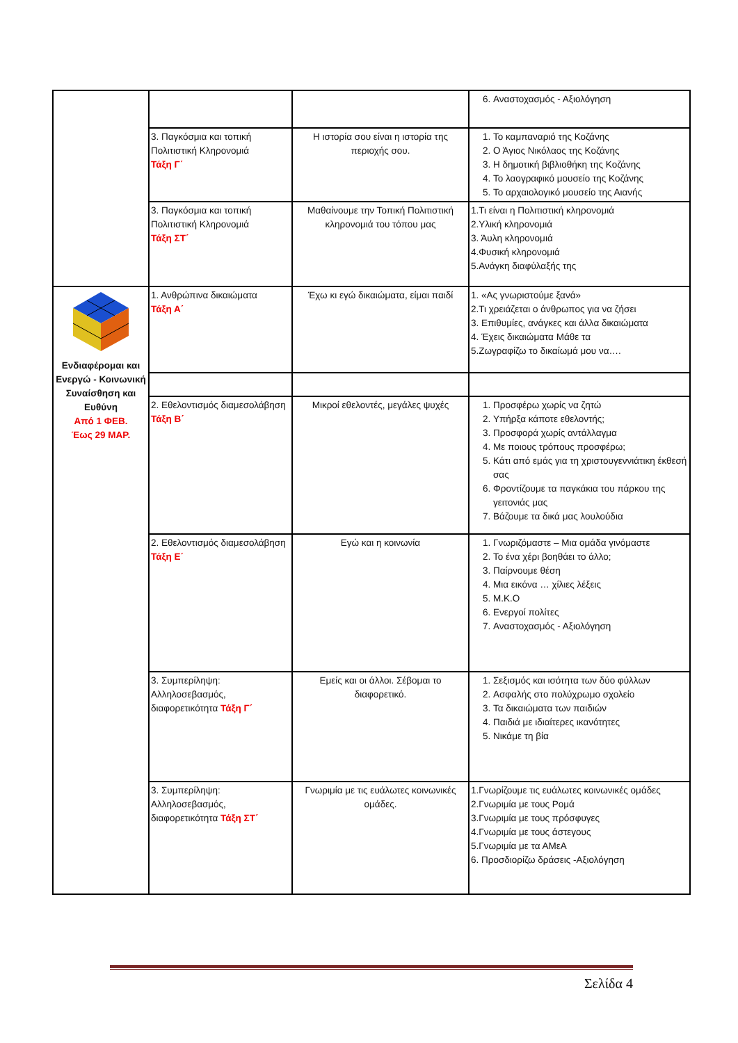| | | | 6. Αναστοχασμός - Αξιολόγηση |
| | 3. Παγκόσμια και τοπική Πολιτιστική Κληρονομιά Τάξη Γ΄ | Η ιστορία σου είναι η ιστορία της περιοχής σου. | 1. Το καμπαναριό της Κοζάνης 2. Ο Άγιος Νικόλαος της Κοζάνης 3. Η δημοτική βιβλιοθήκη της Κοζάνης 4. Το λαογραφικό μουσείο της Κοζάνης 5. Το αρχαιολογικό μουσείο της Αιανής |
| | 3. Παγκόσμια και τοπική Πολιτιστική Κληρονομιά Τάξη ΣΤ΄ | Μαθαίνουμε την Τοπική Πολιτιστική κληρονομιά του τόπου μας | 1.Τι είναι η Πολιτιστική κληρονομιά 2.Υλική κληρονομιά 3. Άυλη κληρονομιά 4.Φυσική κληρονομιά 5.Ανάγκη διαφύλαξής της |
| Ενδιαφέρομαι και Ενεργώ - Κοινωνική Συναίσθηση και Ευθύνη Από 1 ΦΕΒ. Έως 29 ΜΑΡ. | 1. Ανθρώπινα δικαιώματα Τάξη Α΄ | Έχω κι εγώ δικαιώματα, είμαι παιδί | 1. «Ας γνωριστούμε ξανά» 2.Τι χρειάζεται ο άνθρωπος για να ζήσει 3. Επιθυμίες, ανάγκες και άλλα δικαιώματα 4. Έχεις δικαιώματα Μάθε τα 5.Ζωγραφίζω το δικαίωμά μου να…. |
| | 2. Εθελοντισμός διαμεσολάβηση Τάξη Β΄ | Μικροί εθελοντές, μεγάλες ψυχές | 1. Προσφέρω χωρίς να ζητώ 2. Υπήρξα κάποτε εθελοντής; 3. Προσφορά χωρίς αντάλλαγμα 4. Με ποιους τρόπους προσφέρω; 5. Κάτι από εμάς για τη χριστουγεννιάτικη έκθεσή σας 6. Φροντίζουμε τα παγκάκια του πάρκου της γειτονιάς μας 7. Βάζουμε τα δικά μας λουλούδια |
| | 2. Εθελοντισμός διαμεσολάβηση Τάξη Ε΄ | Εγώ και η κοινωνία | 1. Γνωριζόμαστε – Μια ομάδα γινόμαστε 2. Το ένα χέρι βοηθάει το άλλο; 3. Παίρνουμε θέση 4. Μια εικόνα … χίλιες λέξεις 5. Μ.Κ.Ο 6. Ενεργοί πολίτες 7. Αναστοχασμός - Αξιολόγηση |
| | 3. Συμπερίληψη: Αλληλοσεβασμός, διαφορετικότητα Τάξη Γ΄ | Εμείς και οι άλλοι. Σέβομαι το διαφορετικό. | 1. Σεξισμός και ισότητα των δύο φύλλων 2. Ασφαλής στο πολύχρωμο σχολείο 3. Τα δικαιώματα των παιδιών 4. Παιδιά με ιδιαίτερες ικανότητες 5. Νικάμε τη βία |
| | 3. Συμπερίληψη: Αλληλοσεβασμός, διαφορετικότητα Τάξη ΣΤ΄ | Γνωριμία με τις ευάλωτες κοινωνικές ομάδες. | 1.Γνωρίζουμε τις ευάλωτες κοινωνικές ομάδες 2.Γνωριμία με τους Ρομά 3.Γνωριμία με τους πρόσφυγες 4.Γνωριμία με τους άστεγους 5.Γνωριμία με τα ΑΜεΑ 6. Προσδιορίζω δράσεις -Αξιολόγηση |
Σελίδα 4